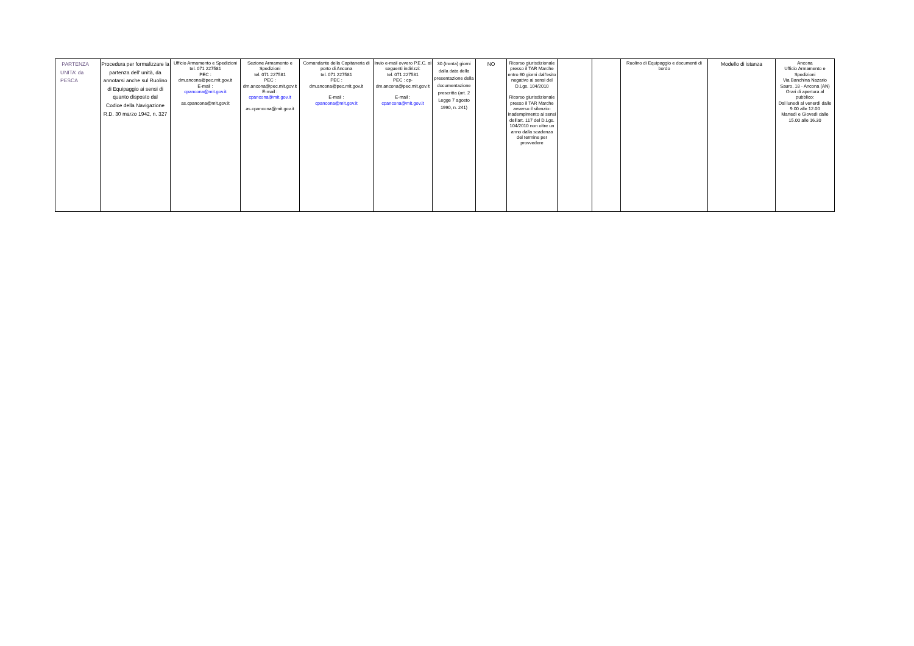| PARTENZA UNITA' da PESCA | Procedura per formalizzare la partenza dell' unità, da annotarsi anche sul Ruolino di Equipaggio ai sensi di quanto disposto dal Codice della Navigazione R.D. 30 marzo 1942, n. 327 | Ufficio Armamento e Spedizioni tel. 071 227581 PEC : dm.ancona@pec.mit.gov.it E-mail : cpancona@mit.gov.it as.cpancona@mit.gov.it | Sezione Armamento e Spedizioni tel. 071 227581 PEC : dm.ancona@pec.mit.gov.it E-mail : cpancona@mit.gov.it as.cpancona@mit.gov.it | Comandante della Capitaneria di porto di Ancona tel. 071 227581 PEC : dm.ancona@pec.mit.gov.it E-mail : cpancona@mit.gov.it | Invio e-mail ovvero P.E.C. ai seguenti indirizzi: tel. 071 227581 PEC : cp-dm.ancona@pec.mit.gov.it E-mail : cpancona@mit.gov.it | 30 (trenta) giorni dalla data della presentazione della documentazione prescritta (art. 2 Legge 7 agosto 1990, n. 241) | NO | Ricorso giurisdizionale presso il TAR Marche entro 60 giorni dall'esito negativo ai sensi del D.Lgs. 104/2010 Ricorso giurisdizionale presso il TAR Marche avverso il silenzio-inadempimento ai sensi dell'art. 117 del D.Lgs. 104/2010 non oltre un anno dalla scadenza del termine per provvedere | | | Ruolino di Equipaggio e documenti di bordo | Modello di istanza | Ancona Ufficio Armamento e Spedizioni Via Banchina Nazario Sauro, 18 - Ancona (AN) Orari di apertura al pubblico: Dal lunedì al venerdì dalle 9.00 alle 12.00 Martedì e Giovedì dalle 15.00 alle 16.30 |